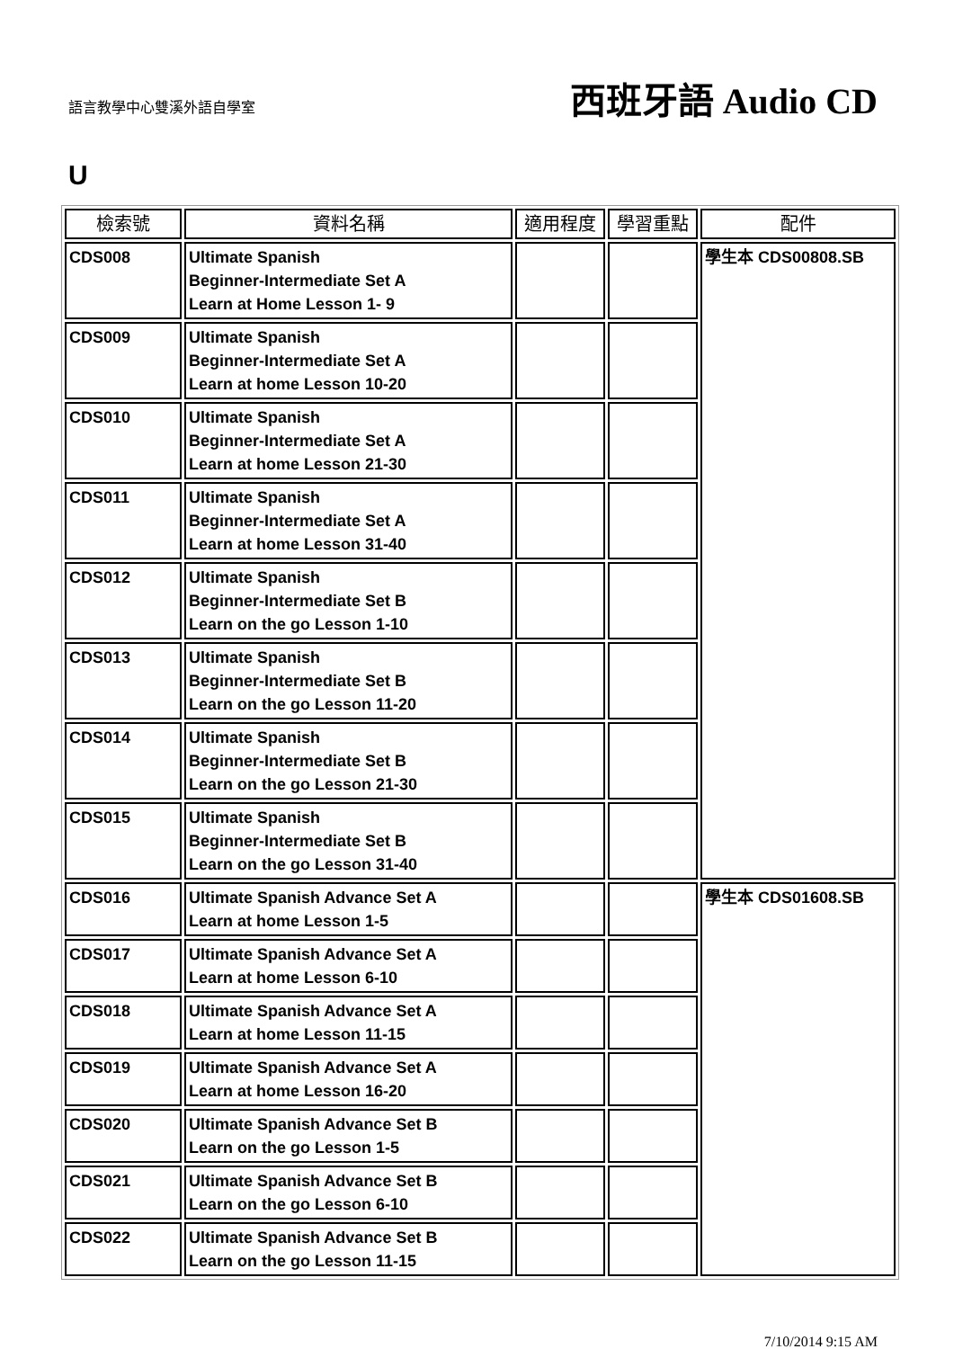語言教學中心雙溪外語自學室
西班牙語 Audio CD
U
| 檢索號 | 資料名稱 | 適用程度 | 學習重點 | 配件 |
| --- | --- | --- | --- | --- |
| CDS008 | Ultimate Spanish Beginner-Intermediate Set A Learn at Home Lesson 1- 9 | | | 學生本 CDS00808.SB |
| CDS009 | Ultimate Spanish Beginner-Intermediate Set A Learn at home Lesson 10-20 | | | |
| CDS010 | Ultimate Spanish Beginner-Intermediate Set A Learn at home Lesson 21-30 | | | |
| CDS011 | Ultimate Spanish Beginner-Intermediate Set A Learn at home Lesson 31-40 | | | |
| CDS012 | Ultimate Spanish Beginner-Intermediate Set B Learn on the go Lesson 1-10 | | | |
| CDS013 | Ultimate Spanish Beginner-Intermediate Set B Learn on the go Lesson 11-20 | | | |
| CDS014 | Ultimate Spanish Beginner-Intermediate Set B Learn on the go Lesson 21-30 | | | |
| CDS015 | Ultimate Spanish Beginner-Intermediate Set B Learn on the go Lesson 31-40 | | | |
| CDS016 | Ultimate Spanish Advance Set A Learn at home Lesson 1-5 | | | 學生本 CDS01608.SB |
| CDS017 | Ultimate Spanish Advance Set A Learn at home Lesson 6-10 | | | |
| CDS018 | Ultimate Spanish Advance Set A Learn at home Lesson 11-15 | | | |
| CDS019 | Ultimate Spanish Advance Set A Learn at home Lesson 16-20 | | | |
| CDS020 | Ultimate Spanish Advance Set B Learn on the go Lesson 1-5 | | | |
| CDS021 | Ultimate Spanish Advance Set B Learn on the go Lesson 6-10 | | | |
| CDS022 | Ultimate Spanish Advance Set B Learn on the go Lesson 11-15 | | | |
7/10/2014 9:15 AM